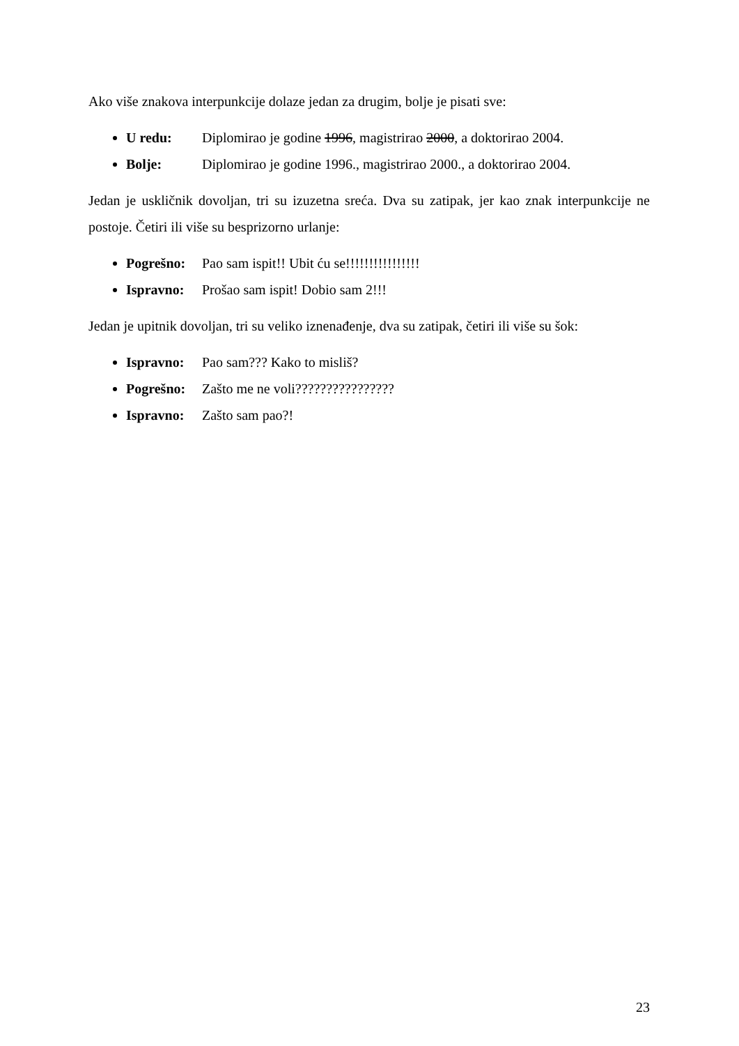Ako više znakova interpunkcije dolaze jedan za drugim, bolje je pisati sve:
U redu: Diplomirao je godine 1996, magistrirao 2000, a doktorirao 2004.
Bolje: Diplomirao je godine 1996., magistrirao 2000., a doktorirao 2004.
Jedan je uskličnik dovoljan, tri su izuzetna sreća. Dva su zatipak, jer kao znak interpunkcije ne postoje. Četiri ili više su besprizorno urlanje:
Pogrešno: Pao sam ispit!! Ubit ću se!!!!!!!!!!!!!!!!
Ispravno: Prošao sam ispit! Dobio sam 2!!!
Jedan je upitnik dovoljan, tri su veliko iznenađenje, dva su zatipak, četiri ili više su šok:
Ispravno: Pao sam??? Kako to misliš?
Pogrešno: Zašto me ne voli????????????????
Ispravno: Zašto sam pao?!
23